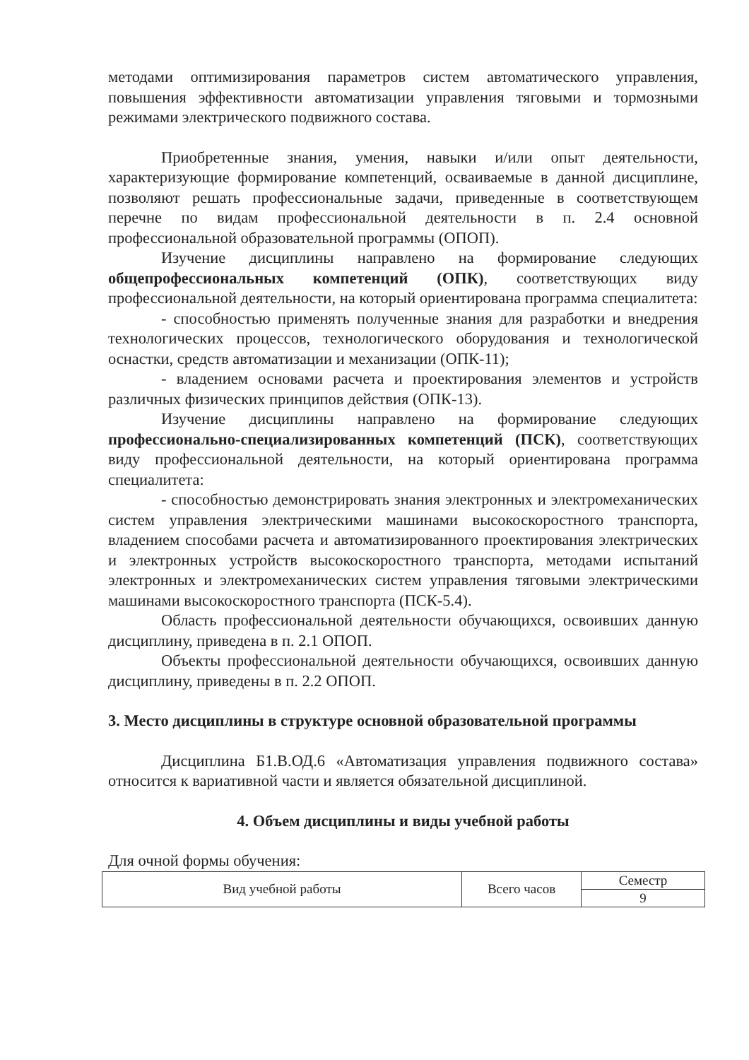методами оптимизирования параметров систем автоматического управления, повышения эффективности автоматизации управления тяговыми и тормозными режимами электрического подвижного состава.
Приобретенные знания, умения, навыки и/или опыт деятельности, характеризующие формирование компетенций, осваиваемые в данной дисциплине, позволяют решать профессиональные задачи, приведенные в соответствующем перечне по видам профессиональной деятельности в п. 2.4 основной профессиональной образовательной программы (ОПОП).
Изучение дисциплины направлено на формирование следующих общепрофессиональных компетенций (ОПК), соответствующих виду профессиональной деятельности, на который ориентирована программа специалитета:
- способностью применять полученные знания для разработки и внедрения технологических процессов, технологического оборудования и технологической оснастки, средств автоматизации и механизации (ОПК-11);
- владением основами расчета и проектирования элементов и устройств различных физических принципов действия (ОПК-13).
Изучение дисциплины направлено на формирование следующих профессионально-специализированных компетенций (ПСК), соответствующих виду профессиональной деятельности, на который ориентирована программа специалитета:
- способностью демонстрировать знания электронных и электромеханических систем управления электрическими машинами высокоскоростного транспорта, владением способами расчета и автоматизированного проектирования электрических и электронных устройств высокоскоростного транспорта, методами испытаний электронных и электромеханических систем управления тяговыми электрическими машинами высокоскоростного транспорта (ПСК-5.4).
Область профессиональной деятельности обучающихся, освоивших данную дисциплину, приведена в п. 2.1 ОПОП.
Объекты профессиональной деятельности обучающихся, освоивших данную дисциплину, приведены в п. 2.2 ОПОП.
3. Место дисциплины в структуре основной образовательной программы
Дисциплина Б1.В.ОД.6 «Автоматизация управления подвижного состава» относится к вариативной части и является обязательной дисциплиной.
4. Объем дисциплины и виды учебной работы
Для очной формы обучения:
| Вид учебной работы | Всего часов | Семестр |
| | | 9 |